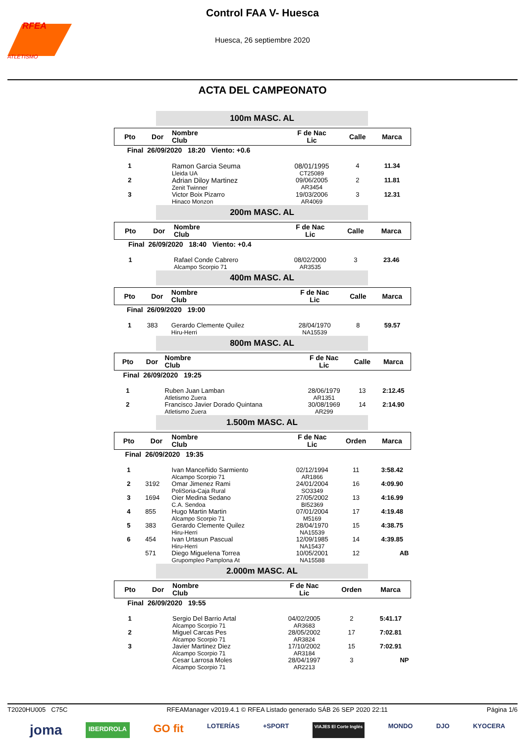RFEA
ATLETISMO
Control FAA V- Huesca
Huesca, 26 septiembre 2020
ACTA DEL CAMPEONATO
100m MASC. AL
| Pto | Dor | Nombre Club | F de Nac Lic | Calle | Marca |
| --- | --- | --- | --- | --- | --- |
| Final | 26/09/2020 18:20 Viento: +0.6 | | | | |
| 1 | | Ramon Garcia Seuma Lleida UA | 08/01/1995 CT25089 | 4 | 11.34 |
| 2 | | Adrian Diloy Martinez Zenit Twinner | 09/06/2005 AR3454 | 2 | 11.81 |
| 3 | | Victor Boix Pizarro Hinaco Monzon | 19/03/2006 AR4069 | 3 | 12.31 |
200m MASC. AL
| Pto | Dor | Nombre Club | F de Nac Lic | Calle | Marca |
| --- | --- | --- | --- | --- | --- |
| Final | 26/09/2020 18:40 Viento: +0.4 | | | | |
| 1 | | Rafael Conde Cabrero Alcampo Scorpio 71 | 08/02/2000 AR3535 | 3 | 23.46 |
400m MASC. AL
| Pto | Dor | Nombre Club | F de Nac Lic | Calle | Marca |
| --- | --- | --- | --- | --- | --- |
| Final | 26/09/2020 19:00 | | | | |
| 1 | 383 | Gerardo Clemente Quilez Hiru-Herri | 28/04/1970 NA15539 | 8 | 59.57 |
800m MASC. AL
| Pto | Dor | Nombre Club | F de Nac Lic | Calle | Marca |
| --- | --- | --- | --- | --- | --- |
| Final | 26/09/2020 19:25 | | | | |
| 1 | | Ruben Juan Lamban Atletismo Zuera | 28/06/1979 AR1351 | 13 | 2:12.45 |
| 2 | | Francisco Javier Dorado Quintana Atletismo Zuera | 30/08/1969 AR299 | 14 | 2:14.90 |
1.500m MASC. AL
| Pto | Dor | Nombre Club | F de Nac Lic | Orden | Marca |
| --- | --- | --- | --- | --- | --- |
| Final | 26/09/2020 19:35 | | | | |
| 1 | | Ivan Manceñido Sarmiento Alcampo Scorpio 71 | 02/12/1994 AR1866 | 11 | 3:58.42 |
| 2 | 3192 | Omar Jimenez Rami PoliSoria-Caja Rural | 24/01/2004 SO3349 | 16 | 4:09.90 |
| 3 | 1694 | Oier Medina Sedano C.A. Sendoa | 27/05/2002 BI52369 | 13 | 4:16.99 |
| 4 | 855 | Hugo Martin Martin Alcampo Scorpio 71 | 07/01/2004 M5169 | 17 | 4:19.48 |
| 5 | 383 | Gerardo Clemente Quilez Hiru-Herri | 28/04/1970 NA15539 | 15 | 4:38.75 |
| 6 | 454 | Ivan Urtasun Pascual Hiru-Herri | 12/09/1985 NA15437 | 14 | 4:39.85 |
| | 571 | Diego Miguelena Torrea Grupompleo Pamplona At | 10/05/2001 NA15588 | 12 | AB |
2.000m MASC. AL
| Pto | Dor | Nombre Club | F de Nac Lic | Orden | Marca |
| --- | --- | --- | --- | --- | --- |
| Final | 26/09/2020 19:55 | | | | |
| 1 | | Sergio Del Barrio Artal Alcampo Scorpio 71 | 04/02/2005 AR3683 | 2 | 5:41.17 |
| 2 | | Miguel Carcas Pes Alcampo Scorpio 71 | 28/05/2002 AR3824 | 17 | 7:02.81 |
| 3 | | Javier Martinez Diez Alcampo Scorpio 71 | 17/10/2002 AR3184 | 15 | 7:02.91 |
| | | Cesar Larrosa Moles Alcampo Scorpio 71 | 28/04/1997 AR2213 | 3 | NP |
T2020HU005 C75C RFEAManager v2019.4.1 © RFEA Listado generado SÁB 26 SEP 2020 22:11 Página 1/6
joma IBERDROLA GO fit LOTERÍAS +SPORT VIAJES El Corte Inglés MONDO DJO KYOCERA